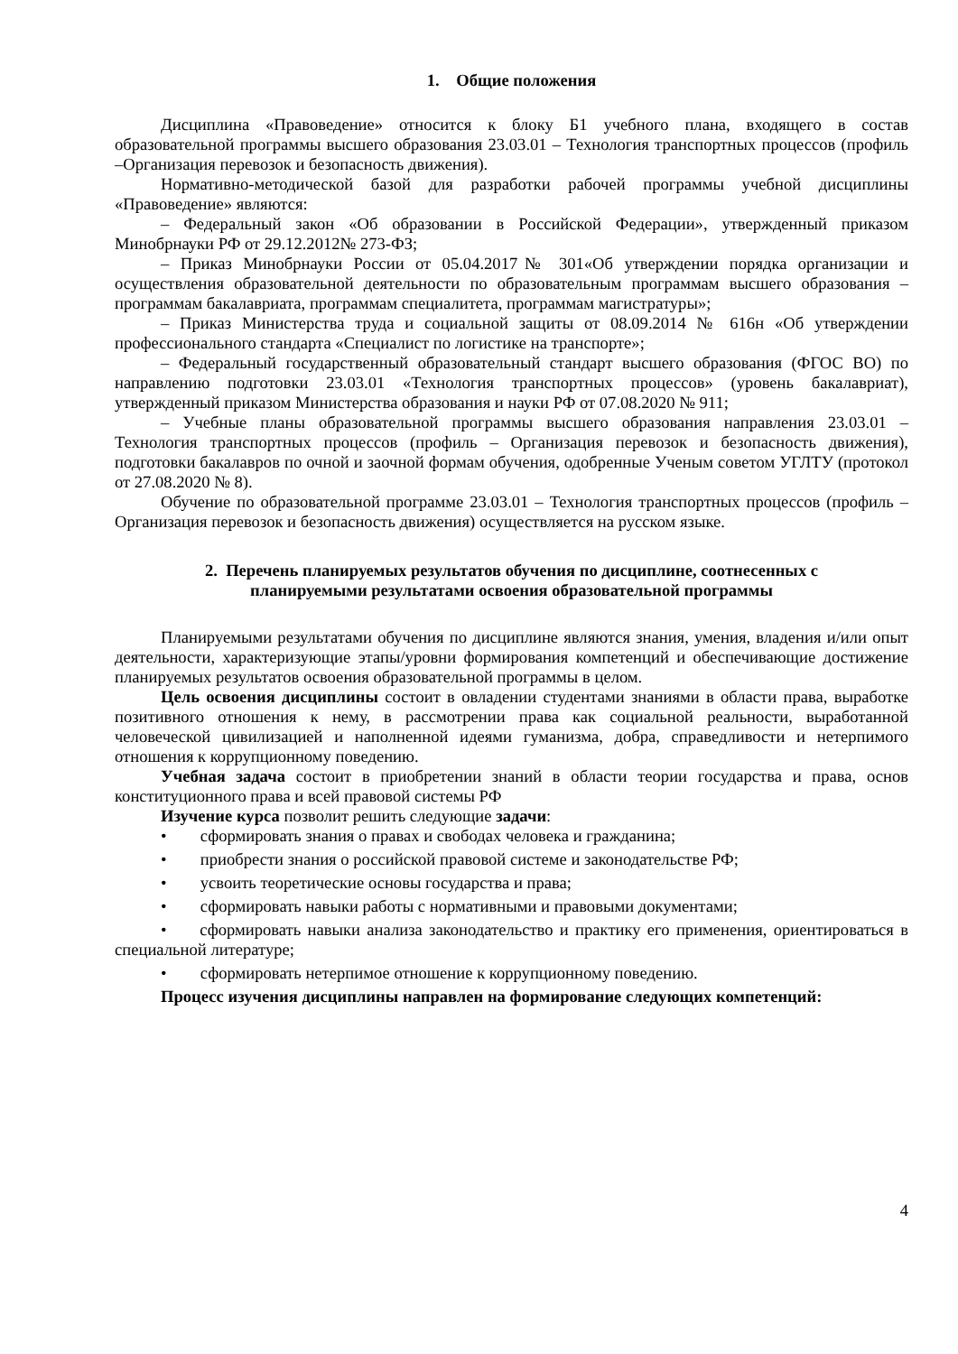1. Общие положения
Дисциплина «Правоведение» относится к блоку Б1 учебного плана, входящего в состав образовательной программы высшего образования 23.03.01 – Технология транспортных процессов (профиль –Организация перевозок и безопасность движения).
Нормативно-методической базой для разработки рабочей программы учебной дисциплины «Правоведение» являются:
– Федеральный закон «Об образовании в Российской Федерации», утвержденный приказом Минобрнауки РФ от 29.12.2012№ 273-ФЗ;
– Приказ Минобрнауки России от 05.04.2017№ 301«Об утверждении порядка организации и осуществления образовательной деятельности по образовательным программам высшего образования – программам бакалавриата, программам специалитета, программам магистратуры»;
– Приказ Министерства труда и социальной защиты от 08.09.2014 № 616н «Об утверждении профессионального стандарта «Специалист по логистике на транспорте»;
– Федеральный государственный образовательный стандарт высшего образования (ФГОС ВО) по направлению подготовки 23.03.01 «Технология транспортных процессов» (уровень бакалавриат), утвержденный приказом Министерства образования и науки РФ от 07.08.2020 № 911;
– Учебные планы образовательной программы высшего образования направления 23.03.01 – Технология транспортных процессов (профиль – Организация перевозок и безопасность движения), подготовки бакалавров по очной и заочной формам обучения, одобренные Ученым советом УГЛТУ (протокол от 27.08.2020 № 8).
Обучение по образовательной программе 23.03.01 – Технология транспортных процессов (профиль – Организация перевозок и безопасность движения) осуществляется на русском языке.
2. Перечень планируемых результатов обучения по дисциплине, соотнесенных с
планируемыми результатами освоения образовательной программы
Планируемыми результатами обучения по дисциплине являются знания, умения, владения и/или опыт деятельности, характеризующие этапы/уровни формирования компетенций и обеспечивающие достижение планируемых результатов освоения образовательной программы в целом.
Цель освоения дисциплины состоит в овладении студентами знаниями в области права, выработке позитивного отношения к нему, в рассмотрении права как социальной реальности, выработанной человеческой цивилизацией и наполненной идеями гуманизма, добра, справедливости и нетерпимого отношения к коррупционному поведению.
Учебная задача состоит в приобретении знаний в области теории государства и права, основ конституционного права и всей правовой системы РФ
Изучение курса позволит решить следующие задачи:
• сформировать знания о правах и свободах человека и гражданина;
• приобрести знания о российской правовой системе и законодательстве РФ;
• усвоить теоретические основы государства и права;
• сформировать навыки работы с нормативными и правовыми документами;
• сформировать навыки анализа законодательство и практику его применения, ориентироваться в специальной литературе;
• сформировать нетерпимое отношение к коррупционному поведению.
Процесс изучения дисциплины направлен на формирование следующих компетенций:
4